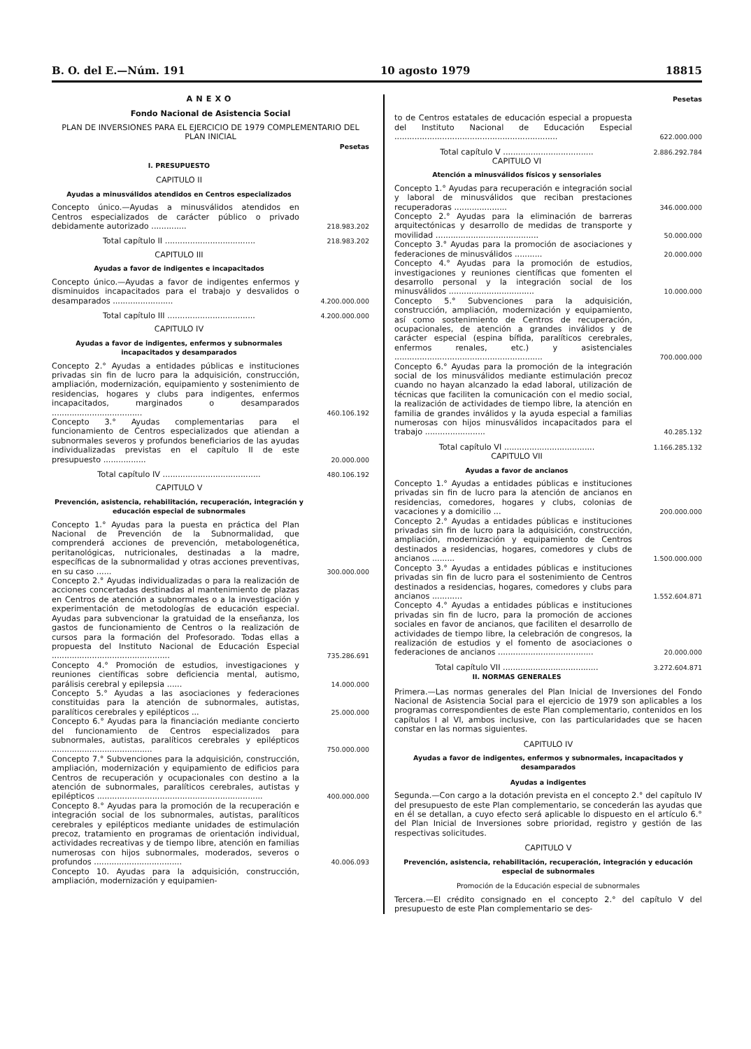B. O. del E.—Núm. 191 10 agosto 1979 18815
ANEXO
Fondo Nacional de Asistencia Social
PLAN DE INVERSIONES PARA EL EJERCICIO DE 1979 COMPLEMENTARIO DEL PLAN INICIAL
| | Pesetas |
| I. PRESUPUESTO | |
| CAPITULO II | |
| Ayudas a minusválidos atendidos en Centros especializados | |
| Concepto único.—Ayudas a minusválidos atendidos en Centros especializados de carácter público o privado debidamente autorizado .............. | 218.983.202 |
| Total capítulo II .................................... | 218.983.202 |
| CAPITULO III | |
| Ayudas a favor de indigentes e incapacitados | |
| Concepto único.—Ayudas a favor de indigentes enfermos y disminuidos incapacitados para el trabajo y desvalidos o desamparados ........................ | 4.200.000.000 |
| Total capítulo III ................................... | 4.200.000.000 |
| CAPITULO IV | |
| Ayudas a favor de indigentes, enfermos y subnormales incapacitados y desamparados | |
| Concepto 2.° Ayudas a entidades públicas e instituciones privadas sin fin de lucro para la adquisición, construcción, ampliación, modernización, equipamiento y sostenimiento de residencias, hogares y clubs para indigentes, enfermos incapacitados, marginados o desamparados .................................... | 460.106.192 |
| Concepto 3.° Ayudas complementarias para el funcionamiento de Centros especializados que atiendan a subnormales severos y profundos beneficiarios de las ayudas individualizadas previstas en el capítulo II de este presupuesto ................. | 20.000.000 |
| Total capítulo IV ....................................... | 480.106.192 |
| CAPITULO V | |
| Prevención, asistencia, rehabilitación, recuperación, integración y educación especial de subnormales | |
| Concepto 1.° Ayudas para la puesta en práctica del Plan Nacional de Prevención de la Subnormalidad, que comprenderá acciones de prevención, metabologenética, peritanológicas, nutricionales, destinadas a la madre, específicas de la subnormalidad y otras acciones preventivas, en su caso ...... | 300.000.000 |
| Concepto 2.° Ayudas individualizadas o para la realización de acciones concertadas destinadas al mantenimiento de plazas en Centros de atención a subnormales o a la investigación y experimentación de metodologías de educación especial. Ayudas para subvencionar la gratuidad de la enseñanza, los gastos de funcionamiento de Centros o la realización de cursos para la formación del Profesorado. Todas ellas a propuesta del Instituto Nacional de Educación Especial ............................................... | 735.286.691 |
| Concepto 4.° Promoción de estudios, investigaciones y reuniones científicas sobre deficiencia mental, autismo, parálisis cerebral y epilepsia ...... | 14.000.000 |
| Concepto 5.° Ayudas a las asociaciones y federaciones constituidas para la atención de subnormales, autistas, paralíticos cerebrales y epilépticos ... | 25.000.000 |
| Concepto 6.° Ayudas para la financiación mediante concierto del funcionamiento de Centros especializados para subnormales, autistas, paralíticos cerebrales y epilépticos ........................................ | 750.000.000 |
| Concepto 7.° Subvenciones para la adquisición, construcción, ampliación, modernización y equipamiento de edificios para Centros de recuperación y ocupacionales con destino a la atención de subnormales, paralíticos cerebrales, autistas y epilépticos .................................................................. | 400.000.000 |
| Concepto 8.° Ayudas para la promoción de la recuperación e integración social de los subnormales, autistas, paralíticos cerebrales y epilépticos mediante unidades de estimulación precoz, tratamiento en programas de orientación individual, actividades recreativas y de tiempo libre, atención en familias numerosas con hijos subnormales, moderados, severos o profundos ................................... | 40.006.093 |
| Concepto 10. Ayudas para la adquisición, construcción, ampliación, modernización y equipamien- | |
| | Pesetas |
| to de Centros estatales de educación especial a propuesta del Instituto Nacional de Educación Especial ................................................................. | 622.000.000 |
| Total capítulo V .................................... | 2.886.292.784 |
| CAPITULO VI | |
| Atención a minusválidos físicos y sensoriales | |
| Concepto 1.° Ayudas para recuperación e integración social y laboral de minusválidos que reciban prestaciones recuperadoras ..................... | 346.000.000 |
| Concepto 2.° Ayudas para la eliminación de barreras arquitectónicas y desarrollo de medidas de transporte y movilidad ......................................... | 50.000.000 |
| Concepto 3.° Ayudas para la promoción de asociaciones y federaciones de minusválidos ........... | 20.000.000 |
| Concepto 4.° Ayudas para la promoción de estudios, investigaciones y reuniones científicas que fomenten el desarrollo personal y la integración social de los minusválidos .................................. | 10.000.000 |
| Concepto 5.° Subvenciones para la adquisición, construcción, ampliación, modernización y equipamiento, así como sostenimiento de Centros de recuperación, ocupacionales, de atención a grandes inválidos y de carácter especial (espina bífida, paralíticos cerebrales, enfermos renales, etc.) y asistenciales ........................................................... | 700.000.000 |
| Concepto 6.° Ayudas para la promoción de la integración social de los minusválidos mediante estimulación precoz cuando no hayan alcanzado la edad laboral, utilización de técnicas que faciliten la comunicación con el medio social, la realización de actividades de tiempo libre, la atención en familia de grandes inválidos y la ayuda especial a familias numerosas con hijos minusválidos incapacitados para el trabajo ........................ | 40.285.132 |
| Total capítulo VI .................................... | 1.166.285.132 |
| CAPITULO VII | |
| Ayudas a favor de ancianos | |
| Concepto 1.° Ayudas a entidades públicas e instituciones privadas sin fin de lucro para la atención de ancianos en residencias, comedores, hogares y clubs, colonias de vacaciones y a domicilio ... | 200.000.000 |
| Concepto 2.° Ayudas a entidades públicas e instituciones privadas sin fin de lucro para la adquisición, construcción, ampliación, modernización y equipamiento de Centros destinados a residencias, hogares, comedores y clubs de ancianos ......... | 1.500.000.000 |
| Concepto 3.° Ayudas a entidades públicas e instituciones privadas sin fin de lucro para el sostenimiento de Centros destinados a residencias, hogares, comedores y clubs para ancianos ............ | 1.552.604.871 |
| Concepto 4.° Ayudas a entidades públicas e instituciones privadas sin fin de lucro, para la promoción de acciones sociales en favor de ancianos, que faciliten el desarrollo de actividades de tiempo libre, la celebración de congresos, la realización de estudios y el fomento de asociaciones o federaciones de ancianos ...................................... | 20.000.000 |
| Total capítulo VII ...................................... | 3.272.604.871 |
| II. NORMAS GENERALES | |
Primera.—Las normas generales del Plan Inicial de Inversiones del Fondo Nacional de Asistencia Social para el ejercicio de 1979 son aplicables a los programas correspondientes de este Plan complementario, contenidos en los capítulos I al VI, ambos inclusive, con las particularidades que se hacen constar en las normas siguientes.
CAPITULO IV
Ayudas a favor de indigentes, enfermos y subnormales, incapacitados y desamparados
Ayudas a indigentes
Segunda.—Con cargo a la dotación prevista en el concepto 2.° del capítulo IV del presupuesto de este Plan complementario, se concederán las ayudas que en él se detallan, a cuyo efecto será aplicable lo dispuesto en el artículo 6.° del Plan Inicial de Inversiones sobre prioridad, registro y gestión de las respectivas solicitudes.
CAPITULO V
Prevención, asistencia, rehabilitación, recuperación, integración y educación especial de subnormales
Promoción de la Educación especial de subnormales
Tercera.—El crédito consignado en el concepto 2.° del capítulo V del presupuesto de este Plan complementario se des-